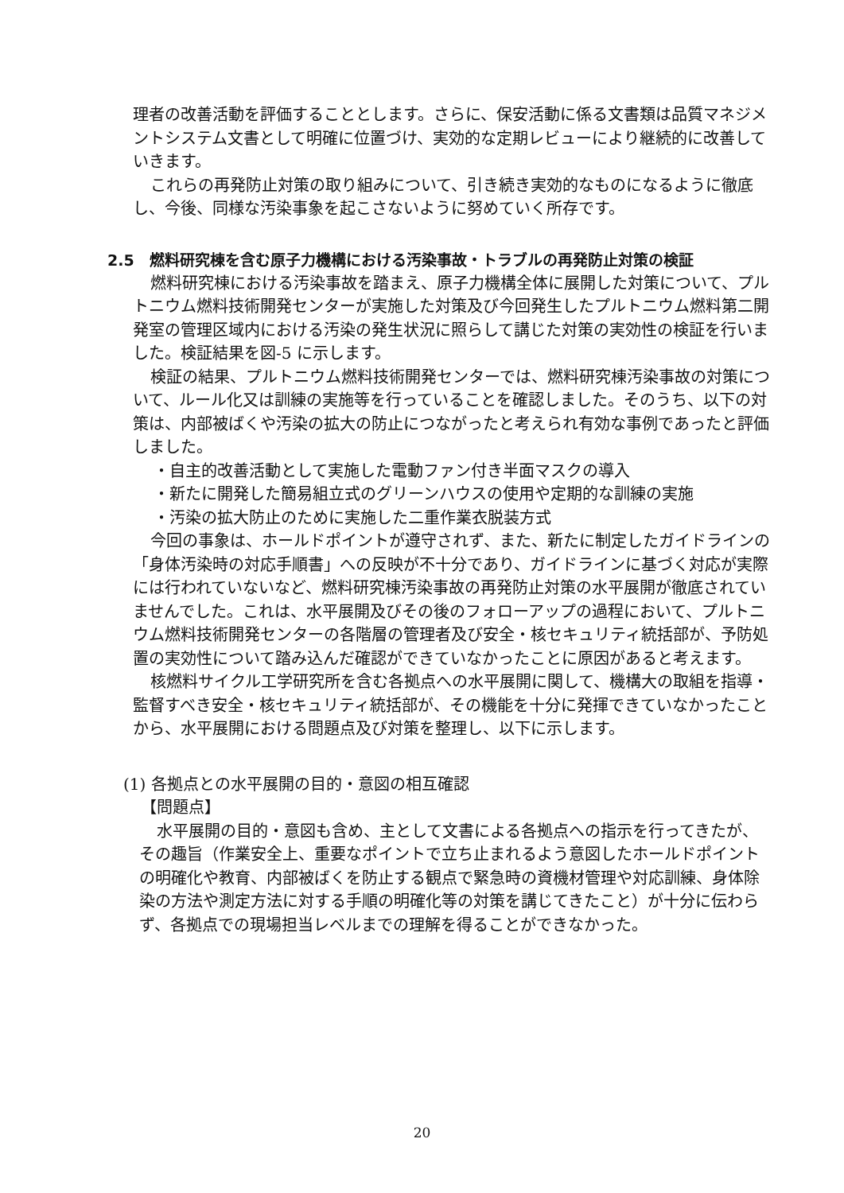理者の改善活動を評価することとします。さらに、保安活動に係る文書類は品質マネジメントシステム文書として明確に位置づけ、実効的な定期レビューにより継続的に改善していきます。
これらの再発防止対策の取り組みについて、引き続き実効的なものになるように徹底し、今後、同様な汚染事象を起こさないように努めていく所存です。
2.5　燃料研究棟を含む原子力機構における汚染事故・トラブルの再発防止対策の検証
燃料研究棟における汚染事故を踏まえ、原子力機構全体に展開した対策について、プルトニウム燃料技術開発センターが実施した対策及び今回発生したプルトニウム燃料第二開発室の管理区域内における汚染の発生状況に照らして講じた対策の実効性の検証を行いました。検証結果を図-5 に示します。
検証の結果、プルトニウム燃料技術開発センターでは、燃料研究棟汚染事故の対策について、ルール化又は訓練の実施等を行っていることを確認しました。そのうち、以下の対策は、内部被ばくや汚染の拡大の防止につながったと考えられ有効な事例であったと評価しました。
・自主的改善活動として実施した電動ファン付き半面マスクの導入
・新たに開発した簡易組立式のグリーンハウスの使用や定期的な訓練の実施
・汚染の拡大防止のために実施した二重作業衣脱装方式
今回の事象は、ホールドポイントが遵守されず、また、新たに制定したガイドラインの「身体汚染時の対応手順書」への反映が不十分であり、ガイドラインに基づく対応が実際には行われていないなど、燃料研究棟汚染事故の再発防止対策の水平展開が徹底されていませんでした。これは、水平展開及びその後のフォローアップの過程において、プルトニウム燃料技術開発センターの各階層の管理者及び安全・核セキュリティ統括部が、予防処置の実効性について踏み込んだ確認ができていなかったことに原因があると考えます。
核燃料サイクル工学研究所を含む各拠点への水平展開に関して、機構大の取組を指導・監督すべき安全・核セキュリティ統括部が、その機能を十分に発揮できていなかったことから、水平展開における問題点及び対策を整理し、以下に示します。
(1) 各拠点との水平展開の目的・意図の相互確認
【問題点】
水平展開の目的・意図も含め、主として文書による各拠点への指示を行ってきたが、その趣旨（作業安全上、重要なポイントで立ち止まれるよう意図したホールドポイントの明確化や教育、内部被ばくを防止する観点で緊急時の資機材管理や対応訓練、身体除染の方法や測定方法に対する手順の明確化等の対策を講じてきたこと）が十分に伝わらず、各拠点での現場担当レベルまでの理解を得ることができなかった。
20